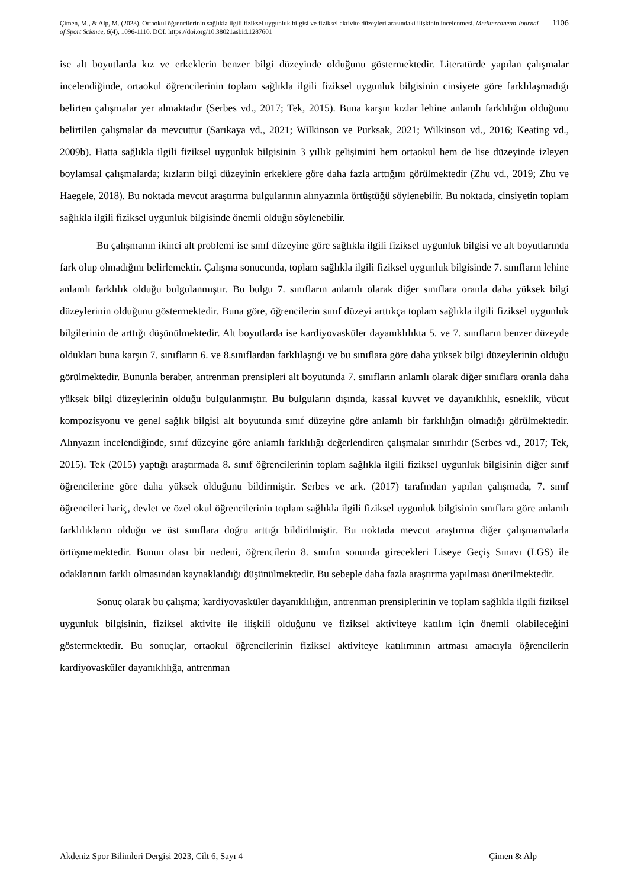Çimen, M., & Alp, M. (2023). Ortaokul öğrencilerinin sağlıkla ilgili fiziksel uygunluk bilgisi ve fiziksel aktivite düzeyleri arasındaki ilişkinin incelenmesi. Mediterranean Journal of Sport Science, 6(4), 1096-1110. DOI: https://doi.org/10.38021asbid.1287601
1106
ise alt boyutlarda kız ve erkeklerin benzer bilgi düzeyinde olduğunu göstermektedir. Literatürde yapılan çalışmalar incelendiğinde, ortaokul öğrencilerinin toplam sağlıkla ilgili fiziksel uygunluk bilgisinin cinsiyete göre farklılaşmadığı belirten çalışmalar yer almaktadır (Serbes vd., 2017; Tek, 2015). Buna karşın kızlar lehine anlamlı farklılığın olduğunu belirtilen çalışmalar da mevcuttur (Sarıkaya vd., 2021; Wilkinson ve Purksak, 2021; Wilkinson vd., 2016; Keating vd., 2009b). Hatta sağlıkla ilgili fiziksel uygunluk bilgisinin 3 yıllık gelişimini hem ortaokul hem de lise düzeyinde izleyen boylamsal çalışmalarda; kızların bilgi düzeyinin erkeklere göre daha fazla arttığını görülmektedir (Zhu vd., 2019; Zhu ve Haegele, 2018). Bu noktada mevcut araştırma bulgularının alınyazınla örtüştüğü söylenebilir. Bu noktada, cinsiyetin toplam sağlıkla ilgili fiziksel uygunluk bilgisinde önemli olduğu söylenebilir.
Bu çalışmanın ikinci alt problemi ise sınıf düzeyine göre sağlıkla ilgili fiziksel uygunluk bilgisi ve alt boyutlarında fark olup olmadığını belirlemektir. Çalışma sonucunda, toplam sağlıkla ilgili fiziksel uygunluk bilgisinde 7. sınıfların lehine anlamlı farklılık olduğu bulgulanmıştır. Bu bulgu 7. sınıfların anlamlı olarak diğer sınıflara oranla daha yüksek bilgi düzeylerinin olduğunu göstermektedir. Buna göre, öğrencilerin sınıf düzeyi arttıkça toplam sağlıkla ilgili fiziksel uygunluk bilgilerinin de arttığı düşünülmektedir. Alt boyutlarda ise kardiyovasküler dayanıklılıkta 5. ve 7. sınıfların benzer düzeyde oldukları buna karşın 7. sınıfların 6. ve 8.sınıflardan farklılaştığı ve bu sınıflara göre daha yüksek bilgi düzeylerinin olduğu görülmektedir. Bununla beraber, antrenman prensipleri alt boyutunda 7. sınıfların anlamlı olarak diğer sınıflara oranla daha yüksek bilgi düzeylerinin olduğu bulgulanmıştır. Bu bulguların dışında, kassal kuvvet ve dayanıklılık, esneklik, vücut kompozisyonu ve genel sağlık bilgisi alt boyutunda sınıf düzeyine göre anlamlı bir farklılığın olmadığı görülmektedir. Alınyazın incelendiğinde, sınıf düzeyine göre anlamlı farklılığı değerlendiren çalışmalar sınırlıdır (Serbes vd., 2017; Tek, 2015). Tek (2015) yaptığı araştırmada 8. sınıf öğrencilerinin toplam sağlıkla ilgili fiziksel uygunluk bilgisinin diğer sınıf öğrencilerine göre daha yüksek olduğunu bildirmiştir. Serbes ve ark. (2017) tarafından yapılan çalışmada, 7. sınıf öğrencileri hariç, devlet ve özel okul öğrencilerinin toplam sağlıkla ilgili fiziksel uygunluk bilgisinin sınıflara göre anlamlı farklılıkların olduğu ve üst sınıflara doğru arttığı bildirilmiştir. Bu noktada mevcut araştırma diğer çalışmamalarla örtüşmemektedir. Bunun olası bir nedeni, öğrencilerin 8. sınıfın sonunda girecekleri Liseye Geçiş Sınavı (LGS) ile odaklarının farklı olmasından kaynaklandığı düşünülmektedir. Bu sebeple daha fazla araştırma yapılması önerilmektedir.
Sonuç olarak bu çalışma; kardiyovasküler dayanıklılığın, antrenman prensiplerinin ve toplam sağlıkla ilgili fiziksel uygunluk bilgisinin, fiziksel aktivite ile ilişkili olduğunu ve fiziksel aktiviteye katılım için önemli olabileceğini göstermektedir. Bu sonuçlar, ortaokul öğrencilerinin fiziksel aktiviteye katılımının artması amacıyla öğrencilerin kardiyovasküler dayanıklılığa, antrenman
Akdeniz Spor Bilimleri Dergisi 2023, Cilt 6, Sayı 4 Çimen & Alp